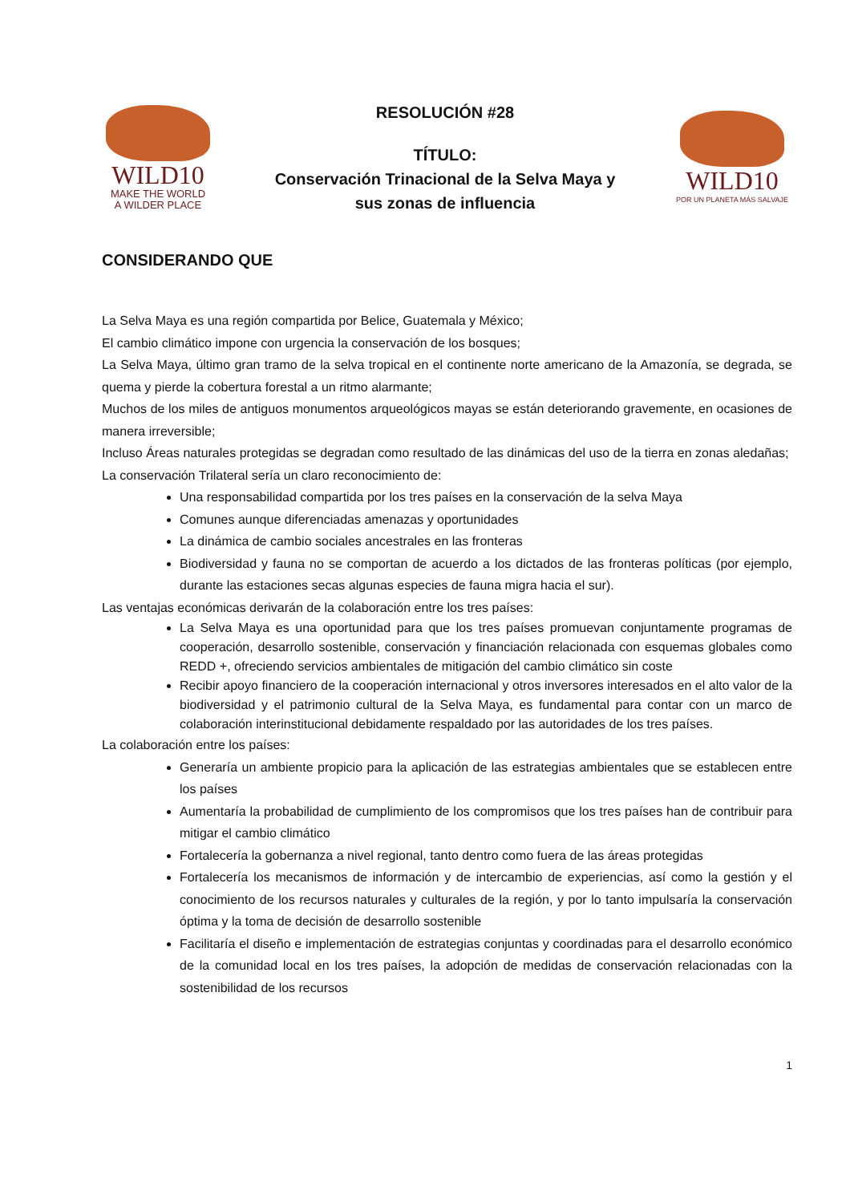WILD10
MAKE THE WORLD
A WILDER PLACE
RESOLUCIÓN #28
TÍTULO:
Conservación Trinacional de la Selva Maya y
sus zonas de influencia
WILD10
POR UN PLANETA MÁS SALVAJE
CONSIDERANDO QUE
La Selva Maya es una región compartida por Belice, Guatemala y México;
El cambio climático impone con urgencia la conservación de los bosques;
La Selva Maya, último gran tramo de la selva tropical en el continente norte americano de la Amazonía, se degrada, se quema y pierde la cobertura forestal a un ritmo alarmante;
Muchos de los miles de antiguos monumentos arqueológicos mayas se están deteriorando gravemente, en ocasiones de manera irreversible;
Incluso Áreas naturales protegidas se degradan como resultado de las dinámicas del uso de la tierra en zonas aledañas;
La conservación Trilateral sería un claro reconocimiento de:
Una responsabilidad compartida por los tres países en la conservación de la selva Maya
Comunes aunque diferenciadas amenazas y oportunidades
La dinámica de cambio sociales ancestrales en las fronteras
Biodiversidad y fauna no se comportan de acuerdo a los dictados de las fronteras políticas (por ejemplo, durante las estaciones secas algunas especies de fauna migra hacia el sur).
Las ventajas económicas derivarán de la colaboración entre los tres países:
La Selva Maya es una oportunidad para que los tres países promuevan conjuntamente programas de cooperación, desarrollo sostenible, conservación y financiación relacionada con esquemas globales como REDD +, ofreciendo servicios ambientales de mitigación del cambio climático sin coste
Recibir apoyo financiero de la cooperación internacional y otros inversores interesados en el alto valor de la biodiversidad y el patrimonio cultural de la Selva Maya, es fundamental para contar con un marco de colaboración interinstitucional debidamente respaldado por las autoridades de los tres países.
La colaboración entre los países:
Generaría un ambiente propicio para la aplicación de las estrategias ambientales que se establecen entre los países
Aumentaría la probabilidad de cumplimiento de los compromisos que los tres países han de contribuir para mitigar el cambio climático
Fortalecería la gobernanza a nivel regional, tanto dentro como fuera de las áreas protegidas
Fortalecería los mecanismos de información y de intercambio de experiencias, así como la gestión y el conocimiento de los recursos naturales y culturales de la región, y por lo tanto impulsaría la conservación óptima y la toma de decisión de desarrollo sostenible
Facilitaría el diseño e implementación de estrategias conjuntas y coordinadas para el desarrollo económico de la comunidad local en los tres países, la adopción de medidas de conservación relacionadas con la sostenibilidad de los recursos
1